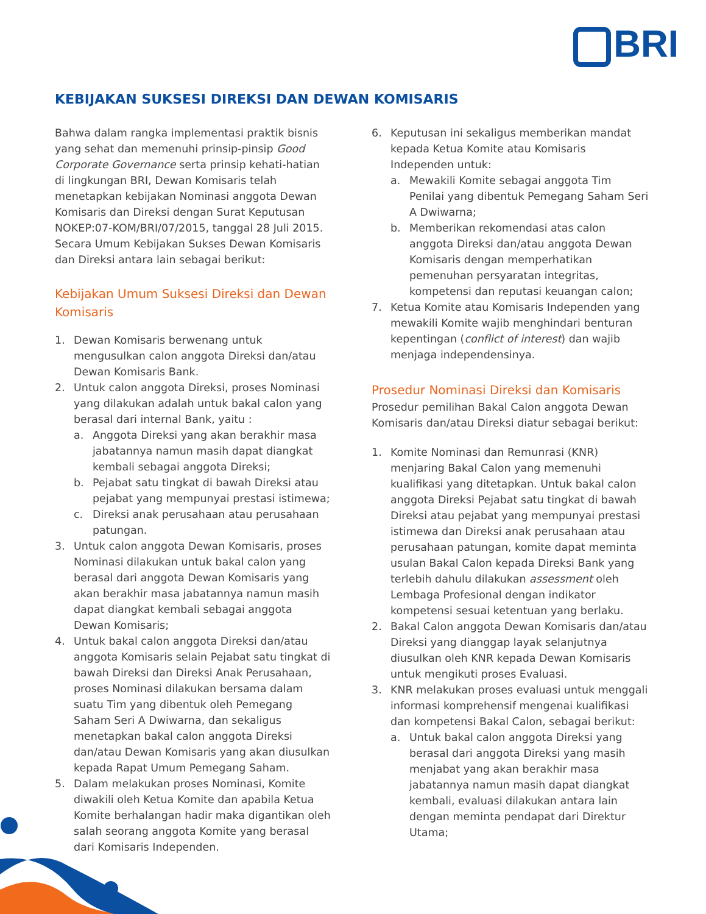BRI
KEBIJAKAN SUKSESI DIREKSI DAN DEWAN KOMISARIS
Bahwa dalam rangka implementasi praktik bisnis yang sehat dan memenuhi prinsip-pinsip Good Corporate Governance serta prinsip kehati-hatian di lingkungan BRI, Dewan Komisaris telah menetapkan kebijakan Nominasi anggota Dewan Komisaris dan Direksi dengan Surat Keputusan NOKEP:07-KOM/BRI/07/2015, tanggal 28 Juli 2015. Secara Umum Kebijakan Sukses Dewan Komisaris dan Direksi antara lain sebagai berikut:
Kebijakan Umum Suksesi Direksi dan Dewan Komisaris
1. Dewan Komisaris berwenang untuk mengusulkan calon anggota Direksi dan/atau Dewan Komisaris Bank.
2. Untuk calon anggota Direksi, proses Nominasi yang dilakukan adalah untuk bakal calon yang berasal dari internal Bank, yaitu :
a. Anggota Direksi yang akan berakhir masa jabatannya namun masih dapat diangkat kembali sebagai anggota Direksi;
b. Pejabat satu tingkat di bawah Direksi atau pejabat yang mempunyai prestasi istimewa;
c. Direksi anak perusahaan atau perusahaan patungan.
3. Untuk calon anggota Dewan Komisaris, proses Nominasi dilakukan untuk bakal calon yang berasal dari anggota Dewan Komisaris yang akan berakhir masa jabatannya namun masih dapat diangkat kembali sebagai anggota Dewan Komisaris;
4. Untuk bakal calon anggota Direksi dan/atau anggota Komisaris selain Pejabat satu tingkat di bawah Direksi dan Direksi Anak Perusahaan, proses Nominasi dilakukan bersama dalam suatu Tim yang dibentuk oleh Pemegang Saham Seri A Dwiwarna, dan sekaligus menetapkan bakal calon anggota Direksi dan/atau Dewan Komisaris yang akan diusulkan kepada Rapat Umum Pemegang Saham.
5. Dalam melakukan proses Nominasi, Komite diwakili oleh Ketua Komite dan apabila Ketua Komite berhalangan hadir maka digantikan oleh salah seorang anggota Komite yang berasal dari Komisaris Independen.
6. Keputusan ini sekaligus memberikan mandat kepada Ketua Komite atau Komisaris Independen untuk:
a. Mewakili Komite sebagai anggota Tim Penilai yang dibentuk Pemegang Saham Seri A Dwiwarna;
b. Memberikan rekomendasi atas calon anggota Direksi dan/atau anggota Dewan Komisaris dengan memperhatikan pemenuhan persyaratan integritas, kompetensi dan reputasi keuangan calon;
7. Ketua Komite atau Komisaris Independen yang mewakili Komite wajib menghindari benturan kepentingan (conflict of interest) dan wajib menjaga independensinya.
Prosedur Nominasi Direksi dan Komisaris
Prosedur pemilihan Bakal Calon anggota Dewan Komisaris dan/atau Direksi diatur sebagai berikut:
1. Komite Nominasi dan Remunrasi (KNR) menjaring Bakal Calon yang memenuhi kualifikasi yang ditetapkan. Untuk bakal calon anggota Direksi Pejabat satu tingkat di bawah Direksi atau pejabat yang mempunyai prestasi istimewa dan Direksi anak perusahaan atau perusahaan patungan, komite dapat meminta usulan Bakal Calon kepada Direksi Bank yang terlebih dahulu dilakukan assessment oleh Lembaga Profesional dengan indikator kompetensi sesuai ketentuan yang berlaku.
2. Bakal Calon anggota Dewan Komisaris dan/atau Direksi yang dianggap layak selanjutnya diusulkan oleh KNR kepada Dewan Komisaris untuk mengikuti proses Evaluasi.
3. KNR melakukan proses evaluasi untuk menggali informasi komprehensif mengenai kualifikasi dan kompetensi Bakal Calon, sebagai berikut:
a. Untuk bakal calon anggota Direksi yang berasal dari anggota Direksi yang masih menjabat yang akan berakhir masa jabatannya namun masih dapat diangkat kembali, evaluasi dilakukan antara lain dengan meminta pendapat dari Direktur Utama;